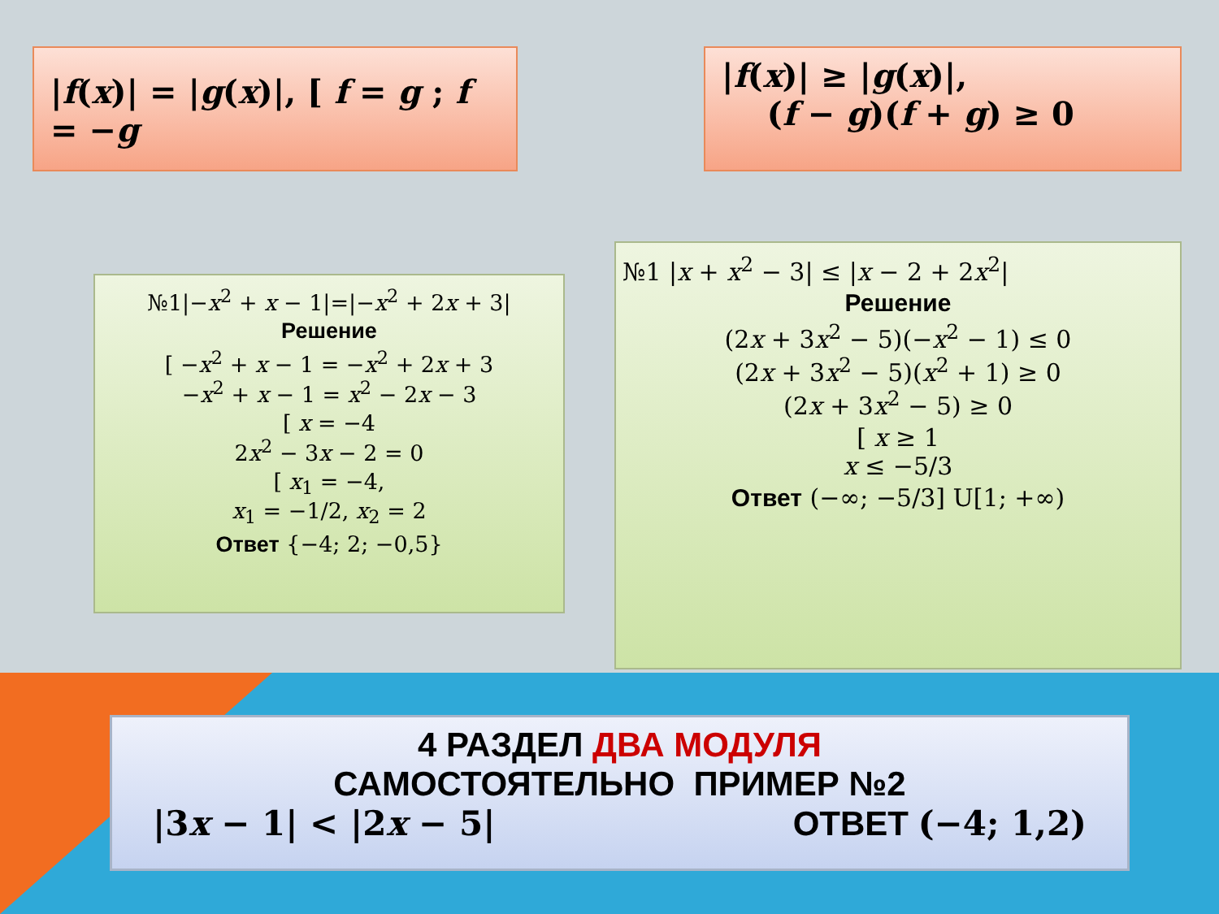|f(x)| = |g(x)|, [ f = g ; f = −g
|f(x)| ≥ |g(x)|,
(f − g)(f + g) ≥ 0
№1|−x<sup>2</sup> + x − 1|=|−x<sup>2</sup> + 2x + 3|
Решение
[ −x<sup>2</sup> + x − 1 = −x<sup>2</sup> + 2x + 3
−x<sup>2</sup> + x − 1 = x<sup>2</sup> − 2x − 3
[ x = −4
2x<sup>2</sup> − 3x − 2 = 0
[ x<sub>1</sub> = −4,
x<sub>1</sub> = −1/2, x<sub>2</sub> = 2
Ответ {−4; 2; −0,5}
№1 |x + x<sup>2</sup> − 3| ≤ |x − 2 + 2x<sup>2</sup>|
Решение
(2x + 3x<sup>2</sup> − 5)(−x<sup>2</sup> − 1) ≤ 0
(2x + 3x<sup>2</sup> − 5)(x<sup>2</sup> + 1) ≥ 0
(2x + 3x<sup>2</sup> − 5) ≥ 0
[ x ≥ 1
x ≤ −5/3
Ответ (−∞; −5/3] U[1; +∞)
4 РАЗДЕЛ ДВА МОДУЛЯ
САМОСТОЯТЕЛЬНО ПРИМЕР №2
|3x − 1| < |2x − 5| ОТВЕТ (−4; 1,2)